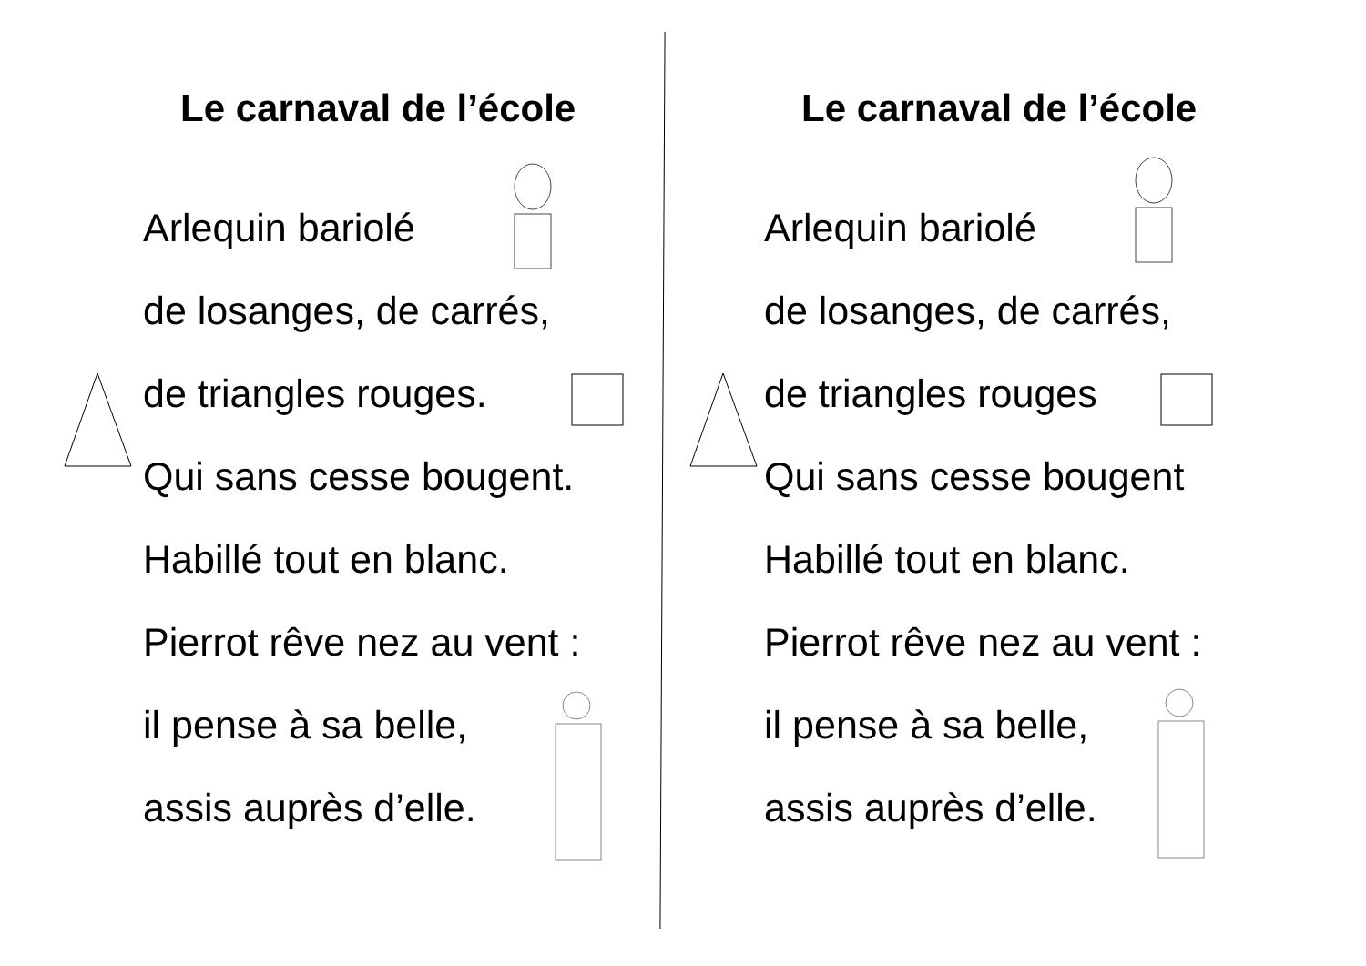Le carnaval de l’école
Arlequin bariolé
de losanges, de carrés,
de triangles rouges.
Qui sans cesse bougent.
Habillé tout en blanc.
Pierrot rêve nez au vent :
il pense à sa belle,
assis auprès d’elle.
Le carnaval de l’école
Arlequin bariolé
de losanges, de carrés,
de triangles rouges
Qui sans cesse bougent
Habillé tout en blanc.
Pierrot rêve nez au vent :
il pense à sa belle,
assis auprès d’elle.